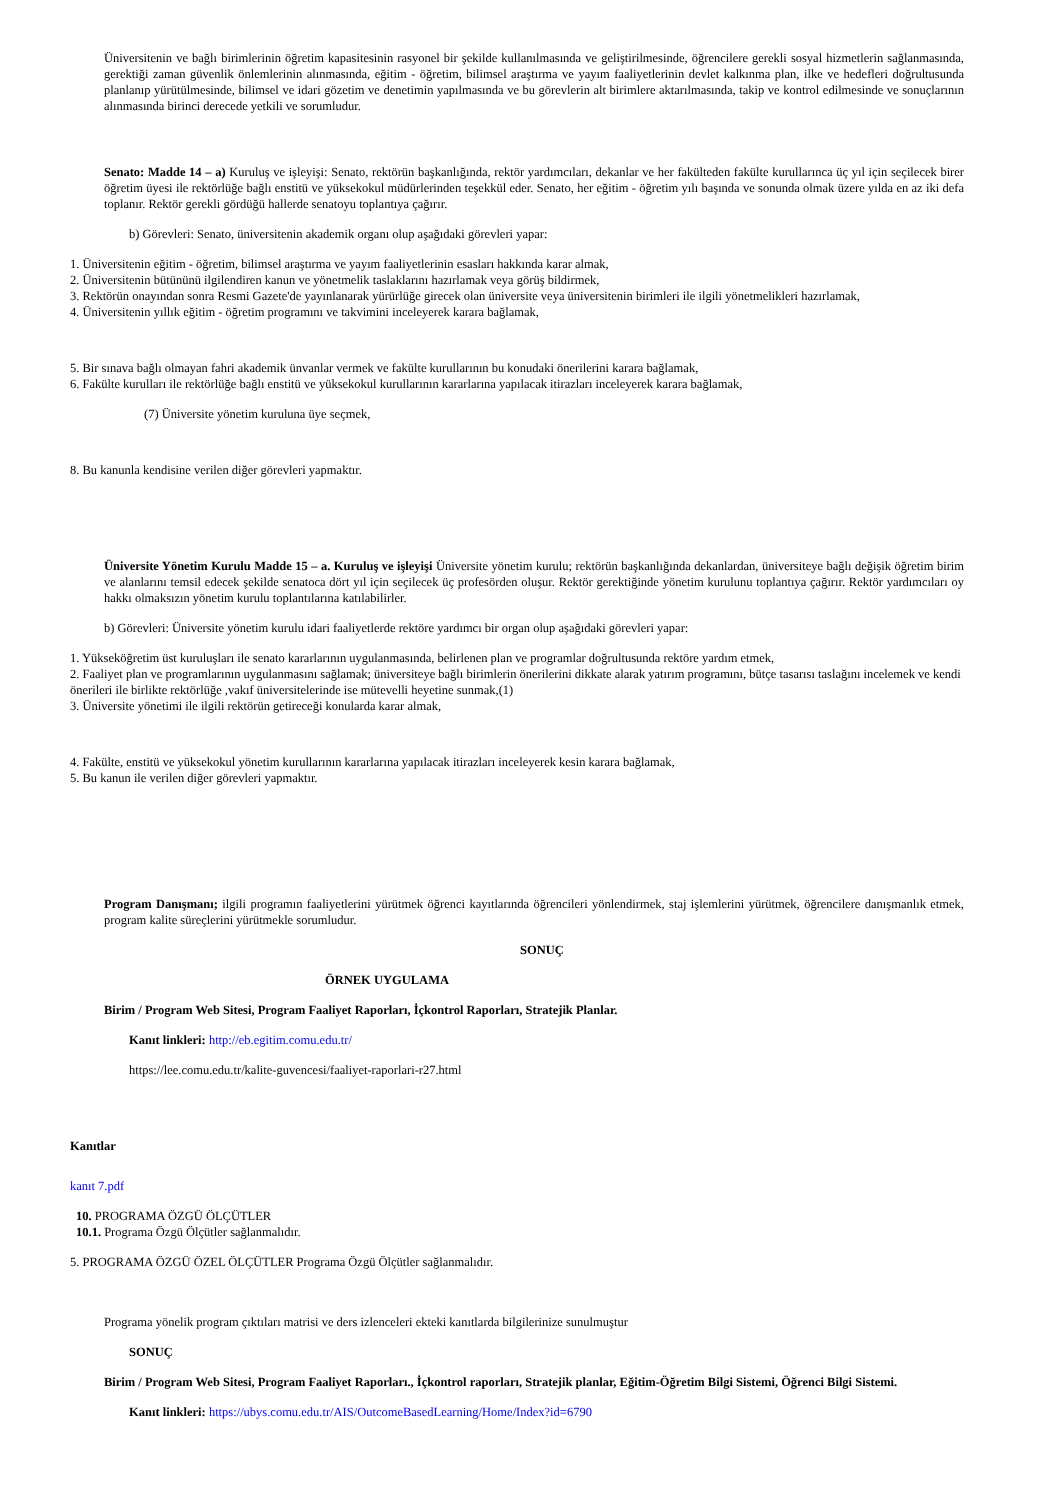Üniversitenin ve bağlı birimlerinin öğretim kapasitesinin rasyonel bir şekilde kullanılmasında ve geliştirilmesinde, öğrencilere gerekli sosyal hizmetlerin sağlanmasında, gerektiği zaman güvenlik önlemlerinin alınmasında, eğitim - öğretim, bilimsel araştırma ve yayım faaliyetlerinin devlet kalkınma plan, ilke ve hedefleri doğrultusunda planlanıp yürütülmesinde, bilimsel ve idari gözetim ve denetimin yapılmasında ve bu görevlerin alt birimlere aktarılmasında, takip ve kontrol edilmesinde ve sonuçlarının alınmasında birinci derecede yetkili ve sorumludur.
Senato: Madde 14 – a) Kuruluş ve işleyişi: Senato, rektörün başkanlığında, rektör yardımcıları, dekanlar ve her fakülteden fakülte kurullarınca üç yıl için seçilecek birer öğretim üyesi ile rektörlüğe bağlı enstitü ve yüksekokul müdürlerinden teşekkül eder. Senato, her eğitim - öğretim yılı başında ve sonunda olmak üzere yılda en az iki defa toplanır. Rektör gerekli gördüğü hallerde senatoyu toplantıya çağırır.
b) Görevleri: Senato, üniversitenin akademik organı olup aşağıdaki görevleri yapar:
1. Üniversitenin eğitim - öğretim, bilimsel araştırma ve yayım faaliyetlerinin esasları hakkında karar almak,
2. Üniversitenin bütününü ilgilendiren kanun ve yönetmelik taslaklarını hazırlamak veya görüş bildirmek,
3. Rektörün onayından sonra Resmi Gazete'de yayınlanarak yürürlüğe girecek olan üniversite veya üniversitenin birimleri ile ilgili yönetmelikleri hazırlamak,
4. Üniversitenin yıllık eğitim - öğretim programını ve takvimini inceleyerek karara bağlamak,
5. Bir sınava bağlı olmayan fahri akademik ünvanlar vermek ve fakülte kurullarının bu konudaki önerilerini karara bağlamak,
6. Fakülte kurulları ile rektörlüğe bağlı enstitü ve yüksekokul kurullarının kararlarına yapılacak itirazları inceleyerek karara bağlamak,
(7) Üniversite yönetim kuruluna üye seçmek,
8. Bu kanunla kendisine verilen diğer görevleri yapmaktır.
Üniversite Yönetim Kurulu Madde 15 – a. Kuruluş ve işleyişi Üniversite yönetim kurulu; rektörün başkanlığında dekanlardan, üniversiteye bağlı değişik öğretim birim ve alanlarını temsil edecek şekilde senatoca dört yıl için seçilecek üç profesörden oluşur. Rektör gerektiğinde yönetim kurulunu toplantıya çağırır. Rektör yardımcıları oy hakkı olmaksızın yönetim kurulu toplantılarına katılabilirler.
b) Görevleri: Üniversite yönetim kurulu idari faaliyetlerde rektöre yardımcı bir organ olup aşağıdaki görevleri yapar:
1. Yükseköğretim üst kuruluşları ile senato kararlarının uygulanmasında, belirlenen plan ve programlar doğrultusunda rektöre yardım etmek,
2. Faaliyet plan ve programlarının uygulanmasını sağlamak; üniversiteye bağlı birimlerin önerilerini dikkate alarak yatırım programını, bütçe tasarısı taslağını incelemek ve kendi önerileri ile birlikte rektörlüğe ,vakıf üniversitelerinde ise mütevelli heyetine sunmak,(1)
3. Üniversite yönetimi ile ilgili rektörün getireceği konularda karar almak,
4. Fakülte, enstitü ve yüksekokul yönetim kurullarının kararlarına yapılacak itirazları inceleyerek kesin karara bağlamak,
5. Bu kanun ile verilen diğer görevleri yapmaktır.
Program Danışmanı; ilgili programın faaliyetlerini yürütmek öğrenci kayıtlarında öğrencileri yönlendirmek, staj işlemlerini yürütmek, öğrencilere danışmanlık etmek, program kalite süreçlerini yürütmekle sorumludur.
SONUÇ
ÖRNEK UYGULAMA
Birim / Program Web Sitesi, Program Faaliyet Raporları, İçkontrol Raporları, Stratejik Planlar.
Kanıt linkleri: http://eb.egitim.comu.edu.tr/
https://lee.comu.edu.tr/kalite-guvencesi/faaliyet-raporlari-r27.html
Kanıtlar
kanıt 7.pdf
10. PROGRAMA ÖZGÜ ÖLÇÜTLER
10.1. Programa Özgü Ölçütler sağlanmalıdır.
5. PROGRAMA ÖZGÜ ÖZEL ÖLÇÜTLER Programa Özgü Ölçütler sağlanmalıdır.
Programa yönelik program çıktıları matrisi ve ders izlenceleri ekteki kanıtlarda bilgilerinize sunulmuştur
SONUÇ
Birim / Program Web Sitesi, Program Faaliyet Raporları., İçkontrol raporları, Stratejik planlar, Eğitim-Öğretim Bilgi Sistemi, Öğrenci Bilgi Sistemi.
Kanıt linkleri: https://ubys.comu.edu.tr/AIS/OutcomeBasedLearning/Home/Index?id=6790